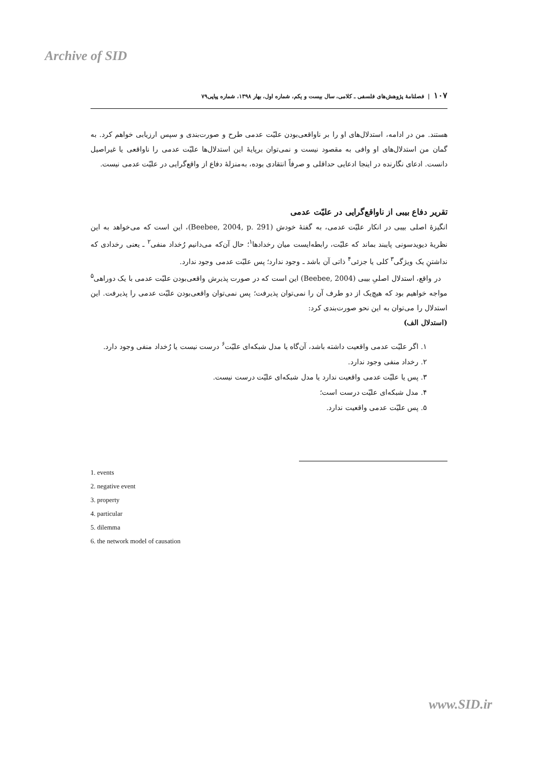Archive of SID
۱۰۷ | فصلنامهٔ پژوهش‌های فلسفی ـ کلامی، سال بیست و یکم، شماره اول، بهار ۱۳۹۸، شماره پیاپی۷۹
هستند. من در ادامه، استدلال‌های او را بر ناواقعی‌بودن علیّت عدمی طرح و صورت‌بندی و سپس ارزیابی خواهم کرد. به گمان من استدلال‌های او وافی به مقصود نیست و نمی‌توان برپایهٔ این استدلال‌ها علیّت عدمی را ناواقعی یا غیراصیل دانست. ادعای نگارنده در اینجا ادعایی حداقلی و صرفاً انتقادی بوده، به‌منزلهٔ دفاع از واقع‌گرایی در علیّت عدمی نیست.
تقریر دفاع بیبی از ناواقع‌گرایی در علیّت عدمی
انگیزهٔ اصلی بیبی در انکار علیّت عدمی، به گفتهٔ خودش (Beebee, 2004, p. 291)، این است که می‌خواهد به این نظریهٔ دیویدسونی پایبند بماند که علیّت، رابطه‌ایست میان رخدادها<sup>۱</sup>؛ حال آن‌که می‌دانیم رُخداد منفی<sup>۲</sup> ـ یعنی رخدادی که نداشتنِ یک ویژگی<sup>۳</sup> کلی یا جزئی<sup>۴</sup> ذاتی آن باشد ـ وجود ندارد؛ پس علیّت عدمی وجود ندارد.
در واقع، استدلال اصلیِ بیبی (Beebee, 2004) این است که در صورت پذیرش واقعی‌بودن علیّت عدمی با یک دوراهی<sup>۵</sup> مواجه خواهیم بود که هیچ‌یک از دو طرف آن را نمی‌توان پذیرفت؛ پس نمی‌توان واقعی‌بودن علیّت عدمی را پذیرفت. این استدلال را می‌توان به این نحو صورت‌بندی کرد:
(استدلال الف)
۱. اگر علیّت عدمی واقعیت داشته باشد، آن‌گاه یا مدل شبکه‌ای علیّت<sup>۶</sup> درست نیست یا رُخداد منفی وجود دارد.
۲. رخداد منفی وجود ندارد.
۳. پس یا علیّت عدمی واقعیت ندارد یا مدل شبکه‌ای علیّت درست نیست.
۴. مدل شبکه‌ای علیّت درست است؛
۵. پس علیّت عدمی واقعیت ندارد.
1. events
2. negative event
3. property
4. particular
5. dilemma
6. the network model of causation
www.SID.ir